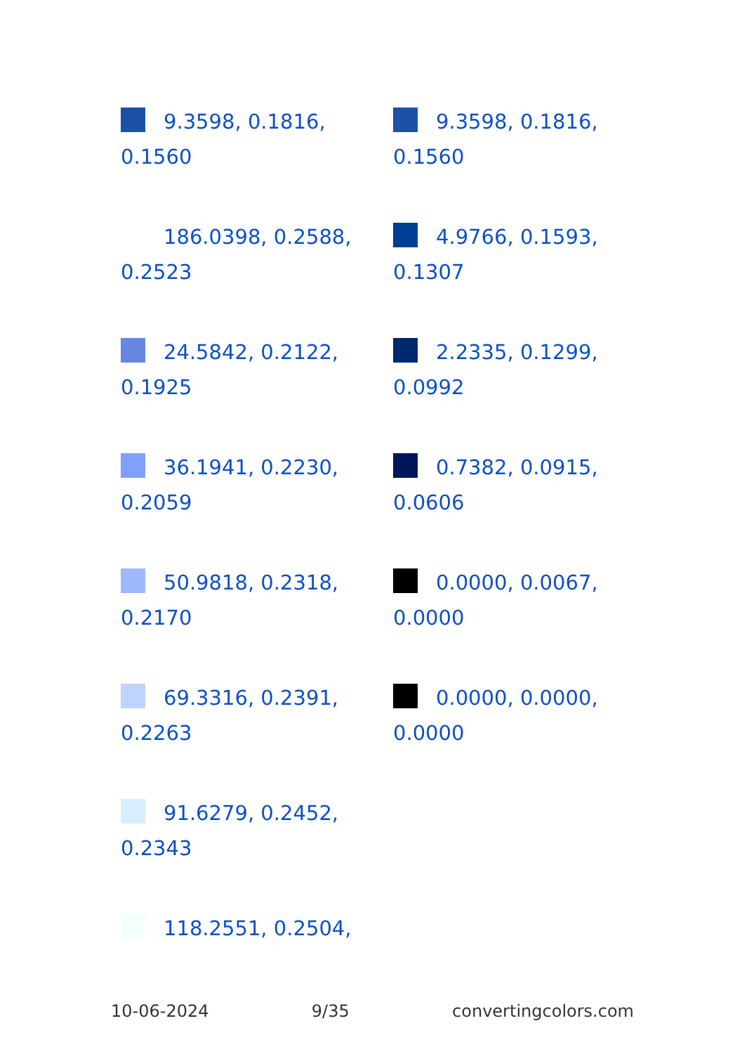9.3598, 0.1816, 0.1560
186.0398, 0.2588, 0.2523
24.5842, 0.2122, 0.1925
36.1941, 0.2230, 0.2059
50.9818, 0.2318, 0.2170
69.3316, 0.2391, 0.2263
91.6279, 0.2452, 0.2343
118.2551, 0.2504,
9.3598, 0.1816, 0.1560
4.9766, 0.1593, 0.1307
2.2335, 0.1299, 0.0992
0.7382, 0.0915, 0.0606
0.0000, 0.0067, 0.0000
0.0000, 0.0000, 0.0000
10-06-2024 9/35 convertingcolors.com